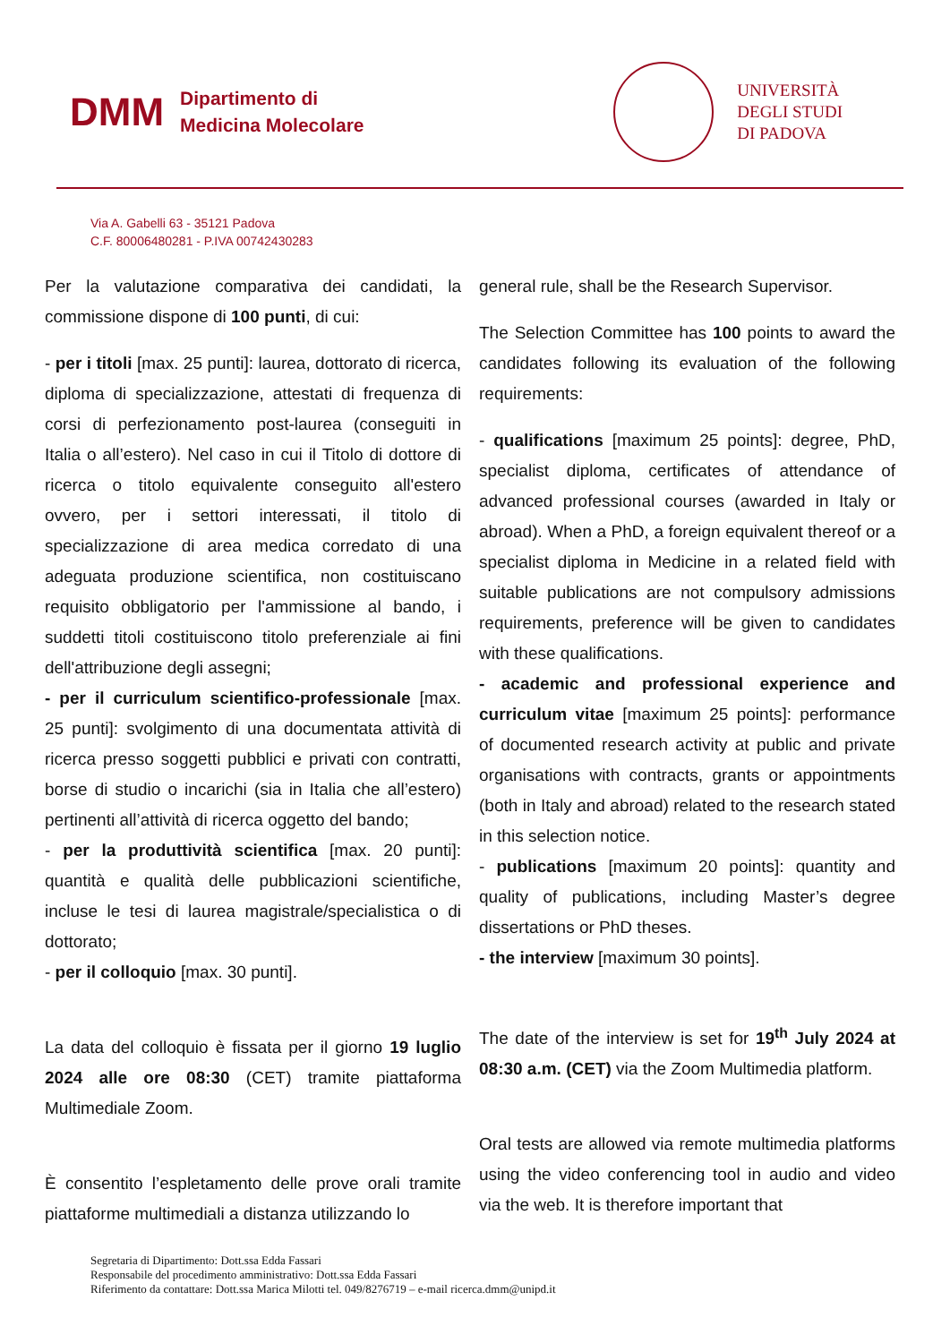DMM
Dipartimento di
Medicina Molecolare
UNIVERSITÀ
DEGLI STUDI
DI PADOVA
Via A. Gabelli 63 - 35121 Padova
C.F. 80006480281 - P.IVA 00742430283
Per la valutazione comparativa dei candidati, la commissione dispone di 100 punti, di cui:
- per i titoli [max. 25 punti]: laurea, dottorato di ricerca, diploma di specializzazione, attestati di frequenza di corsi di perfezionamento post-laurea (conseguiti in Italia o all’estero). Nel caso in cui il Titolo di dottore di ricerca o titolo equivalente conseguito all'estero ovvero, per i settori interessati, il titolo di specializzazione di area medica corredato di una adeguata produzione scientifica, non costituiscano requisito obbligatorio per l'ammissione al bando, i suddetti titoli costituiscono titolo preferenziale ai fini dell'attribuzione degli assegni;
- per il curriculum scientifico-professionale [max. 25 punti]: svolgimento di una documentata attività di ricerca presso soggetti pubblici e privati con contratti, borse di studio o incarichi (sia in Italia che all’estero) pertinenti all’attività di ricerca oggetto del bando;
- per la produttività scientifica [max. 20 punti]: quantità e qualità delle pubblicazioni scientifiche, incluse le tesi di laurea magistrale/specialistica o di dottorato;
- per il colloquio [max. 30 punti].
La data del colloquio è fissata per il giorno 19 luglio 2024 alle ore 08:30 (CET) tramite piattaforma Multimediale Zoom.
È consentito l’espletamento delle prove orali tramite piattaforme multimediali a distanza utilizzando lo
general rule, shall be the Research Supervisor.
The Selection Committee has 100 points to award the candidates following its evaluation of the following requirements:
- qualifications [maximum 25 points]: degree, PhD, specialist diploma, certificates of attendance of advanced professional courses (awarded in Italy or abroad). When a PhD, a foreign equivalent thereof or a specialist diploma in Medicine in a related field with suitable publications are not compulsory admissions requirements, preference will be given to candidates with these qualifications.
- academic and professional experience and curriculum vitae [maximum 25 points]: performance of documented research activity at public and private organisations with contracts, grants or appointments (both in Italy and abroad) related to the research stated in this selection notice.
- publications [maximum 20 points]: quantity and quality of publications, including Master’s degree dissertations or PhD theses.
- the interview [maximum 30 points].
The date of the interview is set for 19<sup>th</sup> July 2024 at 08:30 a.m. (CET) via the Zoom Multimedia platform.
Oral tests are allowed via remote multimedia platforms using the video conferencing tool in audio and video via the web. It is therefore important that
Segretaria di Dipartimento: Dott.ssa Edda Fassari
Responsabile del procedimento amministrativo: Dott.ssa Edda Fassari
Riferimento da contattare: Dott.ssa Marica Milotti tel. 049/8276719 – e-mail ricerca.dmm@unipd.it